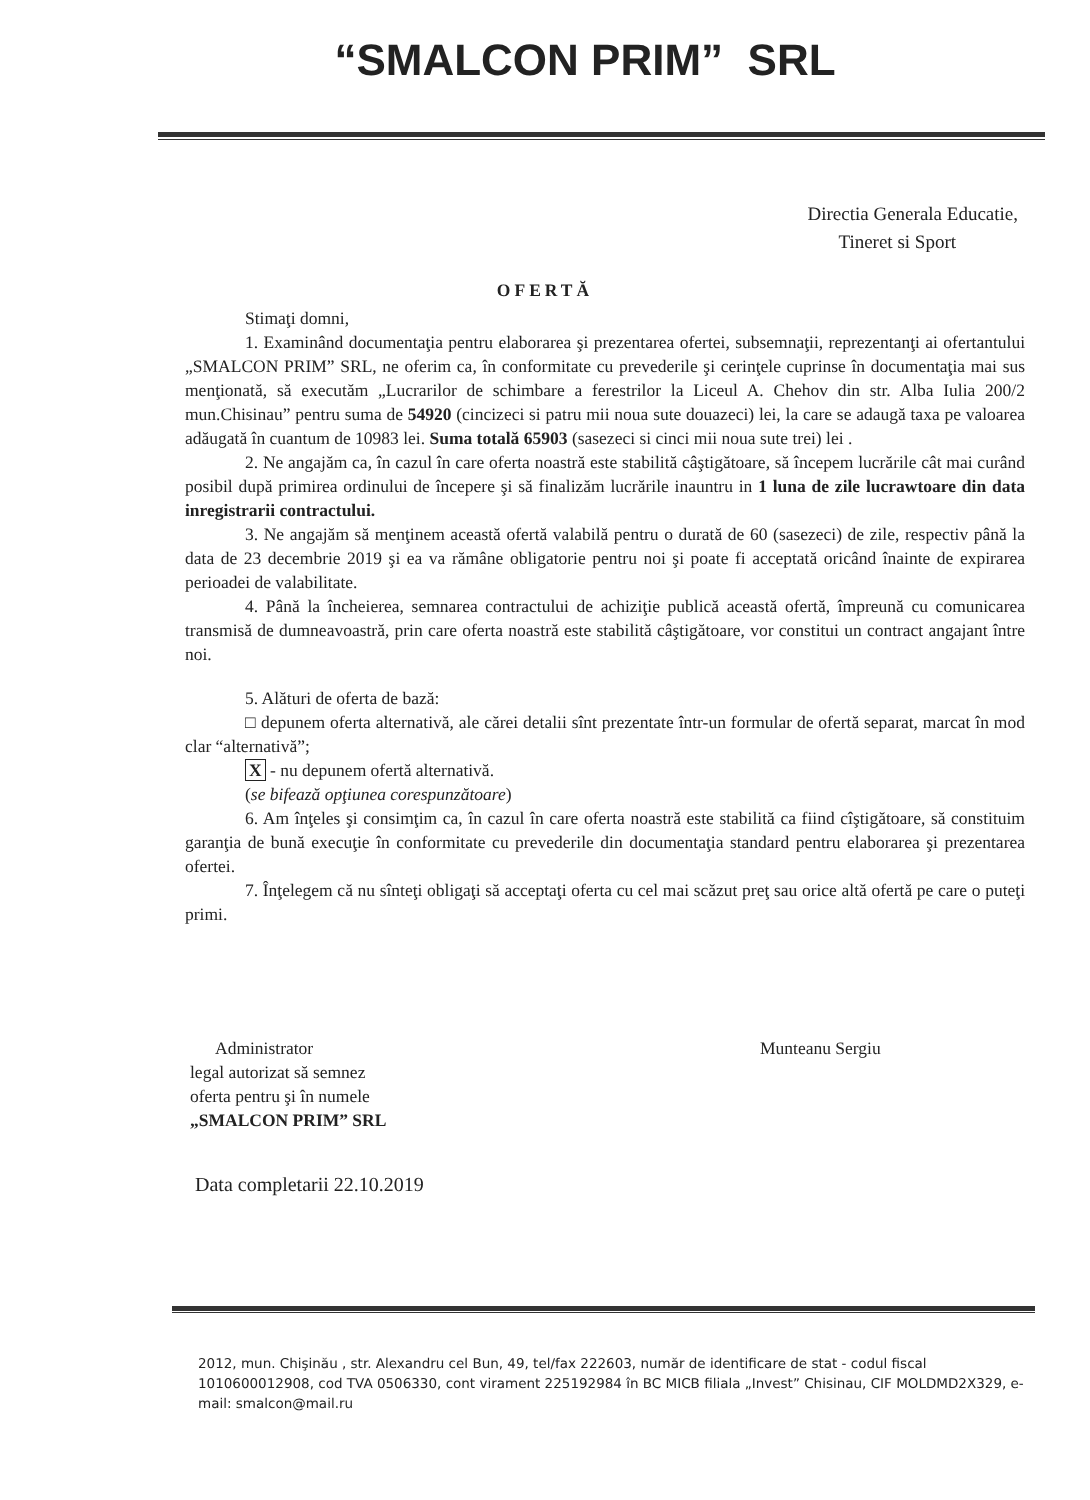“SMALCON PRIM” SRL
Directia Generala Educatie,
Tineret si Sport
OFERTĂ
Stimaţi domni,
1. Examinând documentaţia pentru elaborarea şi prezentarea ofertei, subsemnaţii, reprezentanţi ai ofertantului „SMALCON PRIM” SRL, ne oferim ca, în conformitate cu prevederile şi cerinţele cuprinse în documentaţia mai sus menţionată, să executăm „Lucrarilor de schimbare a ferestrilor la Liceul A. Chehov din str. Alba Iulia 200/2 mun.Chisinau” pentru suma de 54920 (cincizeci si patru mii noua sute douazeci) lei, la care se adaugă taxa pe valoarea adăugată în cuantum de 10983 lei. Suma totală 65903 (sasezeci si cinci mii noua sute trei) lei .
2. Ne angajăm ca, în cazul în care oferta noastră este stabilită câştigătoare, să începem lucrările cât mai curând posibil după primirea ordinului de începere şi să finalizăm lucrările inauntru in 1 luna de zile lucrawtoare din data inregistrarii contractului.
3. Ne angajăm să menţinem această ofertă valabilă pentru o durată de 60 (sasezeci) de zile, respectiv până la data de 23 decembrie 2019 şi ea va rămâne obligatorie pentru noi şi poate fi acceptată oricând înainte de expirarea perioadei de valabilitate.
4. Până la încheierea, semnarea contractului de achiziţie publică această ofertă, împreună cu comunicarea transmisă de dumneavoastră, prin care oferta noastră este stabilită câştigătoare, vor constitui un contract angajant între noi.
5. Alături de oferta de bază:
□ depunem oferta alternativă, ale cărei detalii sînt prezentate într-un formular de ofertă separat, marcat în mod clar “alternativă”;
X - nu depunem ofertă alternativă.
(se bifează opţiunea corespunzătoare)
6. Am înţeles şi consimţim ca, în cazul în care oferta noastră este stabilită ca fiind cîştigătoare, să constituim garanţia de bună execuţie în conformitate cu prevederile din documentaţia standard pentru elaborarea şi prezentarea ofertei.
7. Înţelegem că nu sînteţi obligaţi să acceptaţi oferta cu cel mai scăzut preţ sau orice altă ofertă pe care o puteţi primi.
Administrator
legal autorizat să semnez
oferta pentru şi în numele
„SMALCON PRIM” SRL
Munteanu Sergiu
Data completarii 22.10.2019
2012, mun. Chişinău , str. Alexandru cel Bun, 49, tel/fax 222603, număr de identificare de stat - codul fiscal 1010600012908, cod TVA 0506330, cont virament 225192984 în BC MICB filiala „Invest” Chisinau, CIF MOLDMD2X329, e-mail: smalcon@mail.ru